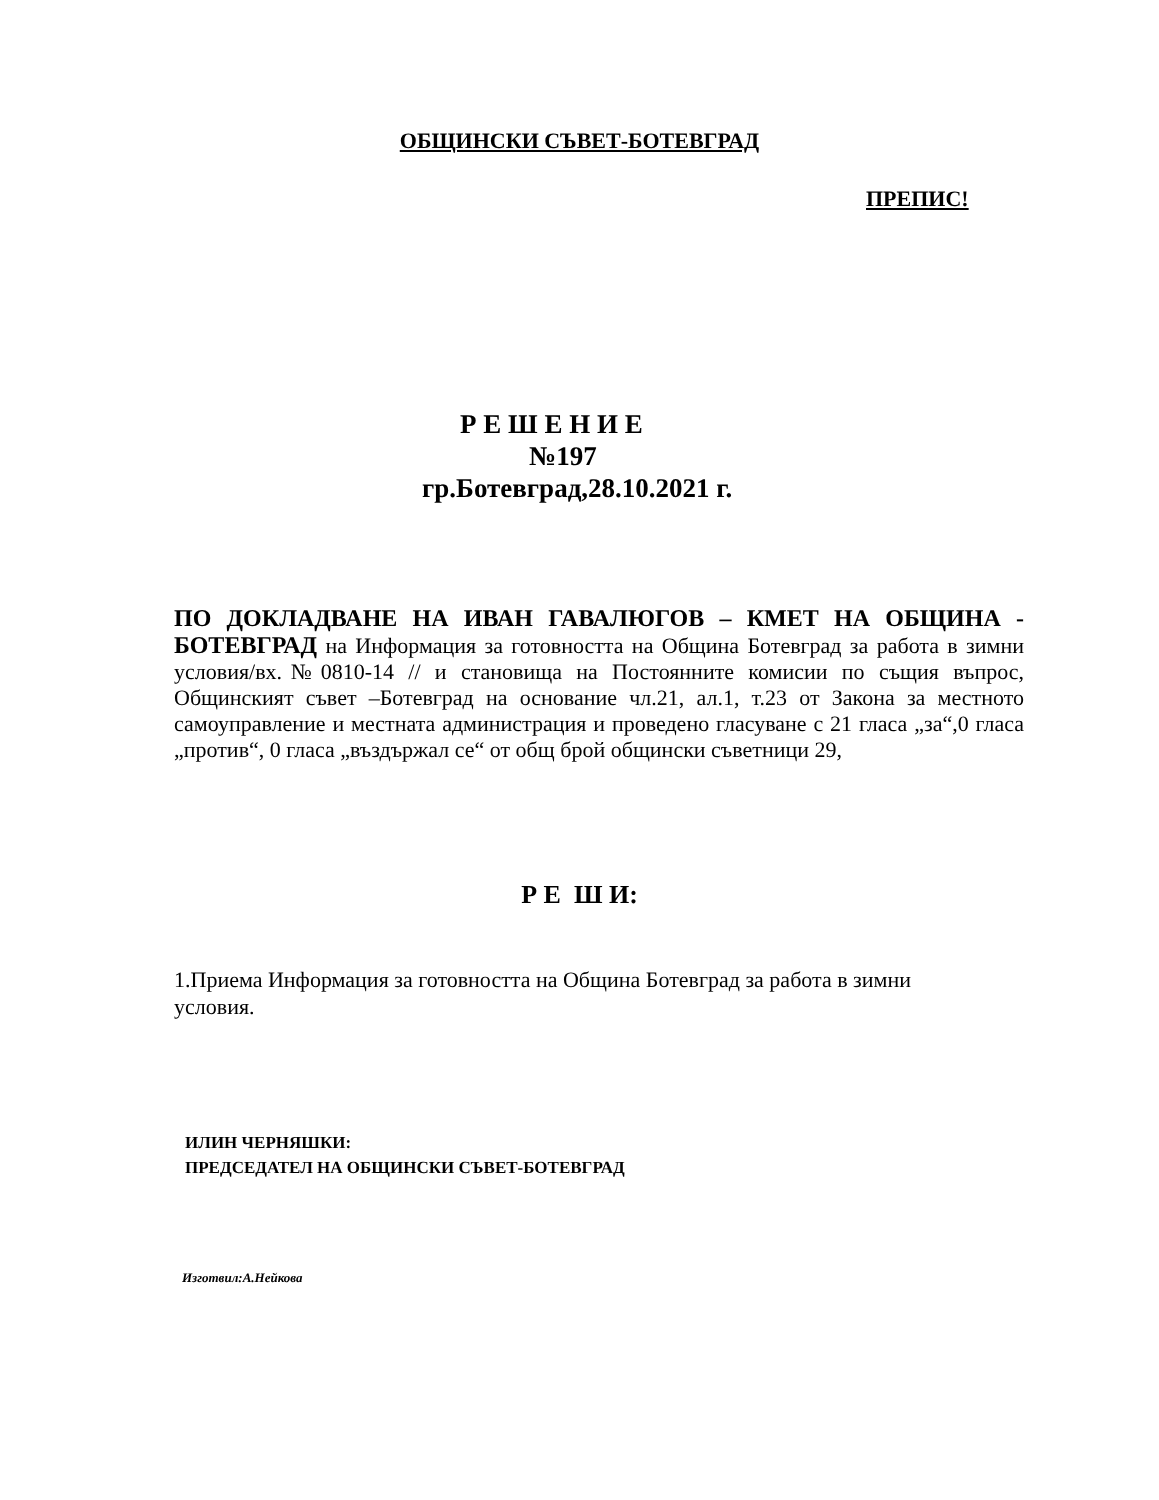ОБЩИНСКИ СЪВЕТ-БОТЕВГРАД
ПРЕПИС!
Р Е Ш Е Н И Е
№197
гр.Ботевград,28.10.2021 г.
ПО ДОКЛАДВАНЕ НА ИВАН ГАВАЛЮГОВ – КМЕТ НА ОБЩИНА - БОТЕВГРАД на Информация за готовността на Община Ботевград за работа в зимни условия/вх.№0810-14 // и становища на Постоянните комисии по същия въпрос, Общинският съвет –Ботевград на основание чл.21, ал.1, т.23 от Закона за местното самоуправление и местната администрация и проведено гласуване с 21 гласа „за“,0 гласа „против“, 0 гласа „въздържал се“ от общ брой общински съветници 29,
Р Е Ш И:
1.Приема Информация за готовността на Община Ботевград за работа в зимни условия.
ИЛИН ЧЕРНЯШКИ:
ПРЕДСЕДАТЕЛ НА ОБЩИНСКИ СЪВЕТ-БОТЕВГРАД
Изготвил:А.Нейкова